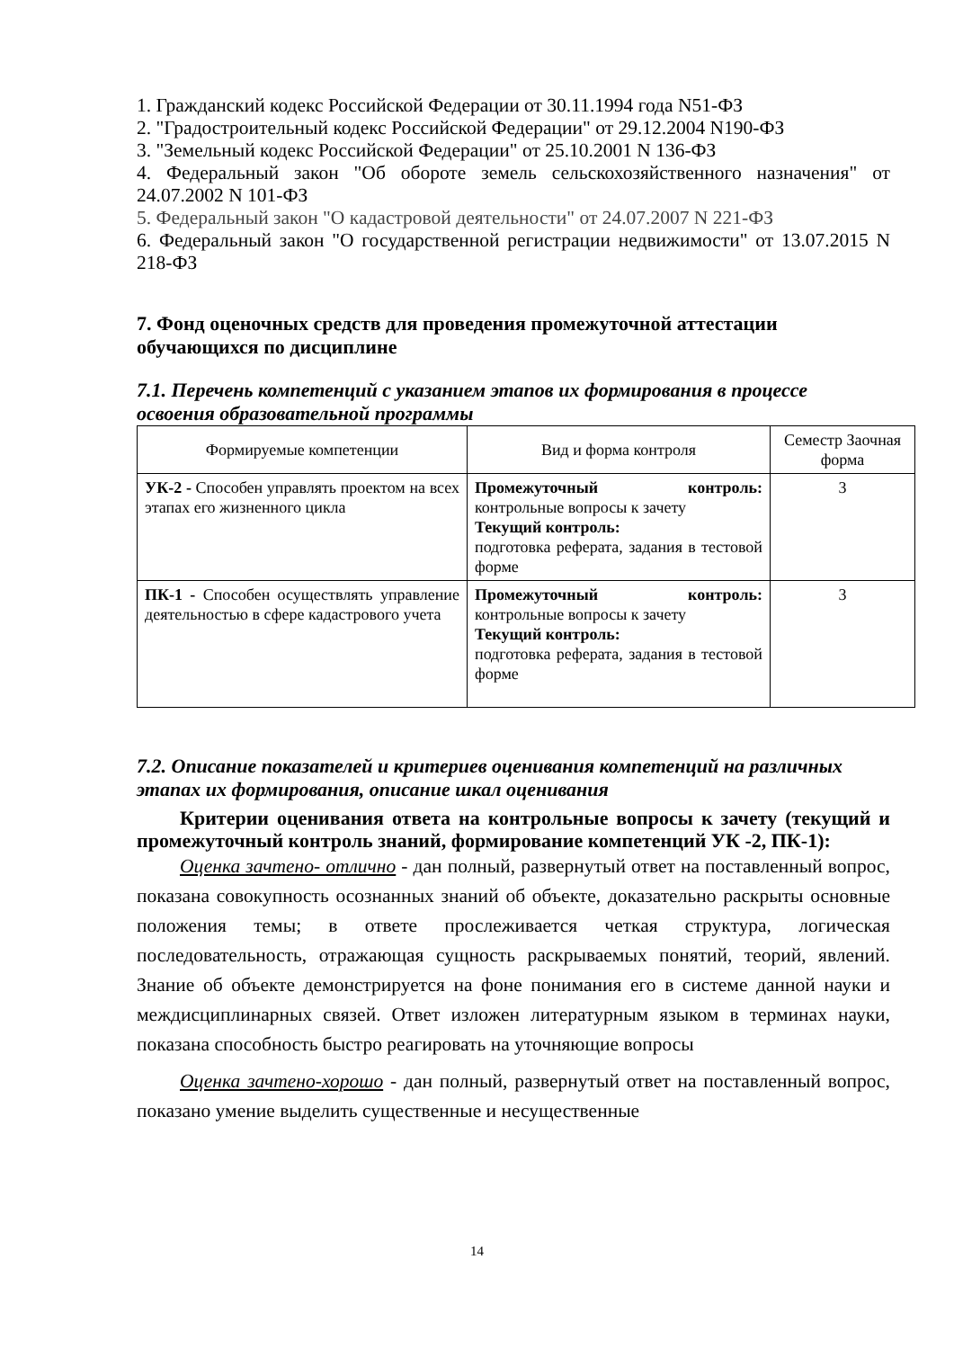1. Гражданский кодекс Российской Федерации от 30.11.1994 года N51-ФЗ
2. "Градостроительный кодекс Российской Федерации" от 29.12.2004 N190-ФЗ
3. "Земельный кодекс Российской Федерации" от 25.10.2001 N 136-ФЗ
4. Федеральный закон "Об обороте земель сельскохозяйственного назначения" от 24.07.2002 N 101-ФЗ
5. Федеральный закон "О кадастровой деятельности" от 24.07.2007 N 221-ФЗ
6. Федеральный закон "О государственной регистрации недвижимости" от 13.07.2015 N 218-ФЗ
7. Фонд оценочных средств для проведения промежуточной аттестации обучающихся по дисциплине
7.1. Перечень компетенций с указанием этапов их формирования в процессе освоения образовательной программы
| Формируемые компетенции | Вид и форма контроля | Семестр Заочная форма |
| УК-2 - Способен управлять проектом на всех этапах его жизненного цикла | Промежуточный контроль: контрольные вопросы к зачету Текущий контроль: подготовка реферата, задания в тестовой форме | 3 |
| ПК-1 - Способен осуществлять управление деятельностью в сфере кадастрового учета | Промежуточный контроль: контрольные вопросы к зачету Текущий контроль: подготовка реферата, задания в тестовой форме | 3 |
7.2. Описание показателей и критериев оценивания компетенций на различных этапах их формирования, описание шкал оценивания
Критерии оценивания ответа на контрольные вопросы к зачету (текущий и промежуточный контроль знаний, формирование компетенций УК -2, ПК-1):
Оценка зачтено- отлично - дан полный, развернутый ответ на поставленный вопрос, показана совокупность осознанных знаний об объекте, доказательно раскрыты основные положения темы; в ответе прослеживается четкая структура, логическая последовательность, отражающая сущность раскрываемых понятий, теорий, явлений. Знание об объекте демонстрируется на фоне понимания его в системе данной науки и междисциплинарных связей. Ответ изложен литературным языком в терминах науки, показана способность быстро реагировать на уточняющие вопросы
Оценка зачтено-хорошо - дан полный, развернутый ответ на поставленный вопрос, показано умение выделить существенные и несущественные
14